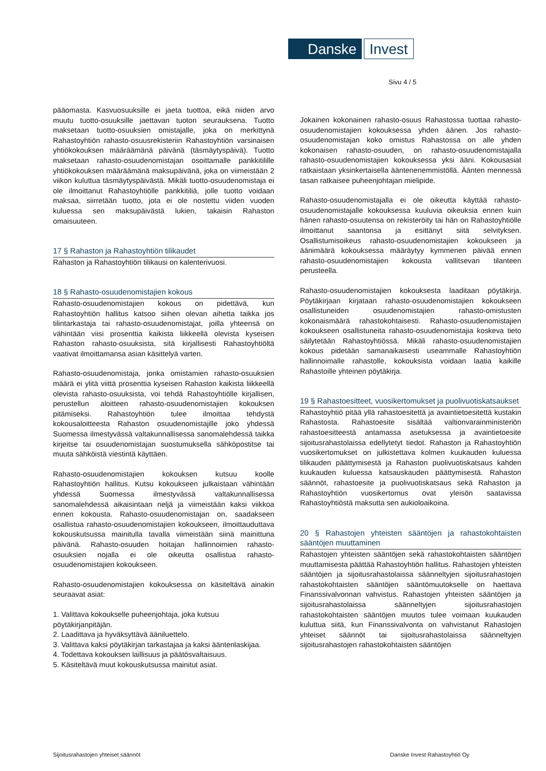Danske Invest
Sivu 4 / 5
pääomasta. Kasvuosuuksille ei jaeta tuottoa, eikä niiden arvo muutu tuotto-osuuksille jaettavan tuoton seurauksena. Tuotto maksetaan tuotto-osuuksien omistajalle, joka on merkittynä Rahastoyhtiön rahasto-osuusrekisteriin Rahastoyhtiön varsinaisen yhtiökokouksen määräämänä päivänä (täsmäytyspäivä). Tuotto maksetaan rahasto-osuudenomistajan osoittamalle pankkitilille yhtiökokouksen määräämänä maksupäivänä, joka on viimeistään 2 viikon kuluttua täsmäytyspäivästä. Mikäli tuotto-osuudenomistaja ei ole ilmoittanut Rahastoyhtiölle pankkitiliä, jolle tuotto voidaan maksaa, siirretään tuotto, jota ei ole nostettu viiden vuoden kuluessa sen maksupäivästä lukien, takaisin Rahaston omaisuuteen.
17 § Rahaston ja Rahastoyhtiön tilikaudet
Rahaston ja Rahastoyhtiön tilikausi on kalenterivuosi.
18 § Rahasto-osuudenomistajien kokous
Rahasto-osuudenomistajien kokous on pidettävä, kun Rahastoyhtiön hallitus katsoo siihen olevan aihetta taikka jos tilintarkastaja tai rahasto-osuudenomistajat, joilla yhteensä on vähintään viisi prosenttia kaikista liikkeellä olevista kyseisen Rahaston rahasto-osuuksista, sitä kirjallisesti Rahastoyhtiöltä vaativat ilmoittamansa asian käsittelyä varten.
Rahasto-osuudenomistaja, jonka omistamien rahasto-osuuksien määrä ei ylitä viittä prosenttia kyseisen Rahaston kaikista liikkeellä olevista rahasto-osuuksista, voi tehdä Rahastoyhtiölle kirjallisen, perustellun aloitteen rahasto-osuudenomistajien kokouksen pitämiseksi. Rahastoyhtiön tulee ilmoittaa tehdystä kokousaloitteesta Rahaston osuudenomistajille joko yhdessä Suomessa ilmestyvässä valtakunnallisessa sanomalehdessä taikka kirjeitse tai osuudenomistajan suostumuksella sähköpostitse tai muuta sähköistä viestintä käyttäen.
Rahasto-osuudenomistajien kokouksen kutsuu koolle Rahastoyhtiön hallitus. Kutsu kokoukseen julkaistaan vähintään yhdessä Suomessa ilmestyvässä valtakunnallisessa sanomalehdessä aikaisintaan neljä ja viimeistään kaksi viikkoa ennen kokousta. Rahasto-osuudenomistajan on, saadakseen osallistua rahasto-osuudenomistajien kokoukseen, ilmoittauduttava kokouskutsussa mainitulla tavalla viimeistään siinä mainittuna päivänä. Rahasto-osuuden hoitajan hallinnoimien rahasto-osuuksien nojalla ei ole oikeutta osallistua rahasto-osuudenomistajien kokoukseen.
Rahasto-osuudenomistajien kokouksessa on käsiteltävä ainakin seuraavat asiat:
1. Valittava kokoukselle puheenjohtaja, joka kutsuu pöytäkirjanpitäjän.
2. Laadittava ja hyväksyttävä ääniluettelo.
3. Valittava kaksi pöytäkirjan tarkastajaa ja kaksi ääntenlaskijaa.
4. Todettava kokouksen laillisuus ja päätösvaltaisuus.
5. Käsiteltävä muut kokouskutsussa mainitut asiat.
Jokainen kokonainen rahasto-osuus Rahastossa tuottaa rahasto-osuudenomistajien kokouksessa yhden äänen. Jos rahasto-osuudenomistajan koko omistus Rahastossa on alle yhden kokonaisen rahasto-osuuden, on rahasto-osuudenomistajalla rahasto-osuudenomistajien kokouksessa yksi ääni. Kokousasiat ratkaistaan yksinkertaisella ääntenenemmistöllä. Äänten mennessä tasan ratkaisee puheenjohtajan mielipide.
Rahasto-osuudenomistajalla ei ole oikeutta käyttää rahasto-osuudenomistajalle kokouksessa kuuluvia oikeuksia ennen kuin hänen rahasto-osuutensa on rekisteröity tai hän on Rahastoyhtiölle ilmoittanut saantonsa ja esittänyt siitä selvityksen. Osallistumisoikeus rahasto-osuudenomistajien kokoukseen ja äänimäärä kokouksessa määräytyy kymmenen päivää ennen rahasto-osuudenomistajien kokousta vallitsevan tilanteen perusteella.
Rahasto-osuudenomistajien kokouksesta laaditaan pöytäkirja. Pöytäkirjaan kirjataan rahasto-osuudenomistajien kokoukseen osallistuneiden osuudenomistajien rahasto-omistusten kokonaismäärä rahastokohtaisesti. Rahasto-osuudenomistajien kokoukseen osallistuneita rahasto-osuudenomistajia koskeva tieto säilytetään Rahastoyhtiössä. Mikäli rahasto-osuudenomistajien kokous pidetään samanaikaisesti useammalle Rahastoyhtiön hallinnoimalle rahastolle, kokouksista voidaan laatia kaikille Rahastoille yhteinen pöytäkirja.
19 § Rahastoesitteet, vuosikertomukset ja puolivuotiskatsaukset
Rahastoyhtiö pitää yllä rahastoesitettä ja avaintietoesitettä kustakin Rahastosta. Rahastoesite sisältää valtionvarainministeriön rahastoesitteestä antamassa asetuksessa ja avaintietoesite sijoitusrahastolaissa edellytetyt tiedot. Rahaston ja Rahastoyhtiön vuosikertomukset on julkistettava kolmen kuukauden kuluessa tilikauden päättymisestä ja Rahaston puolivuotiskatsaus kahden kuukauden kuluessa katsauskauden päättymisestä. Rahaston säännöt, rahastoesite ja puolivuotiskatsaus sekä Rahaston ja Rahastoyhtiön vuosikertomus ovat yleisön saatavissa Rahastoyhtiöstä maksutta sen aukioloaikoina.
20 § Rahastojen yhteisten sääntöjen ja rahastokohtaisten sääntöjen muuttaminen
Rahastojen yhteisten sääntöjen sekä rahastokohtaisten sääntöjen muuttamisesta päättää Rahastoyhtiön hallitus. Rahastojen yhteisten sääntöjen ja sijoitusrahastolaissa säänneltyjen sijoitusrahastojen rahastokohtaisten sääntöjen sääntömuutokselle on haettava Finanssivalvonnan vahvistus. Rahastojen yhteisten sääntöjen ja sijoitusrahastolaissa säänneltyjen sijoitusrahastojen rahastokohtaisten sääntöjen muutos tulee voimaan kuukauden kuluttua siitä, kun Finanssivalvonta on vahvistanut Rahastojen yhteiset säännöt tai sijoitusrahastolaissa säänneltyjen sijoitusrahastojen rahastokohtaisten sääntöjen
Sijoitusrahastojen yhteiset säännöt
Danske Invest Rahastoyhtiö Oy